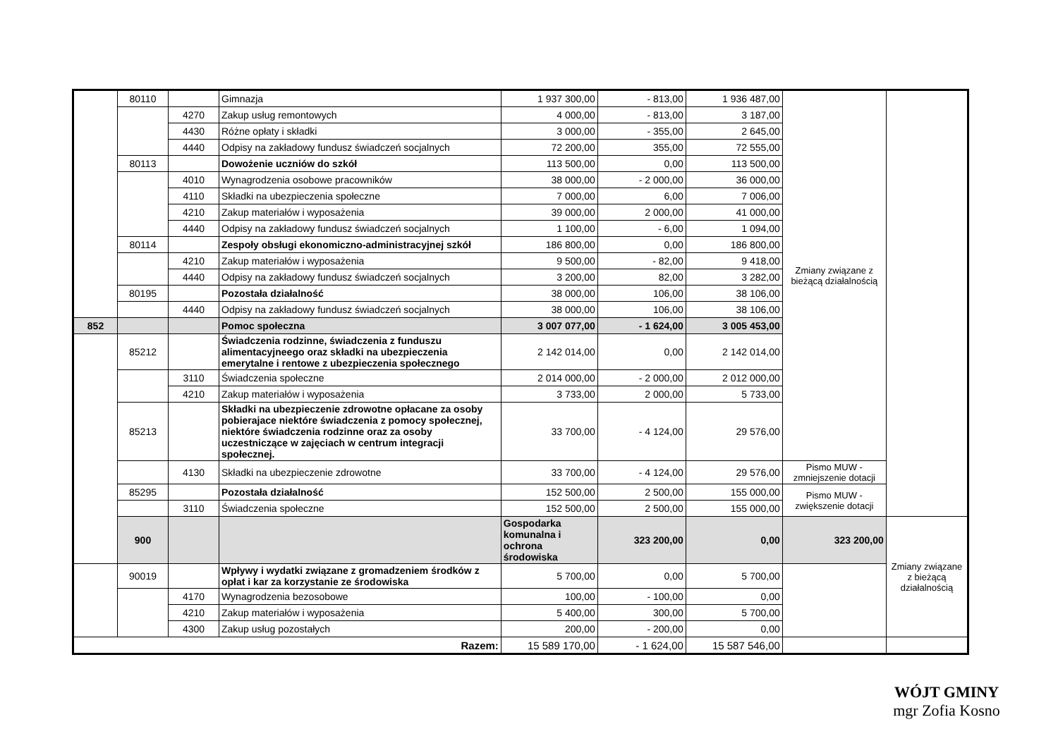| | 80110 | | Gimnazja | 1 937 300,00 | - 813,00 | 1 936 487,00 | Zmiany związane z bieżącą działalnością | |
| | | 4270 | Zakup usług remontowych | 4 000,00 | - 813,00 | 3 187,00 | | |
| | | 4430 | Różne opłaty i składki | 3 000,00 | - 355,00 | 2 645,00 | | |
| | | 4440 | Odpisy na zakładowy fundusz świadczeń socjalnych | 72 200,00 | 355,00 | 72 555,00 | | |
| | 80113 | | Dowożenie uczniów do szkół | 113 500,00 | 0,00 | 113 500,00 | | |
| | | 4010 | Wynagrodzenia osobowe pracowników | 38 000,00 | - 2 000,00 | 36 000,00 | | |
| | | 4110 | Składki na ubezpieczenia społeczne | 7 000,00 | 6,00 | 7 006,00 | | |
| | | 4210 | Zakup materiałów i wyposażenia | 39 000,00 | 2 000,00 | 41 000,00 | | |
| | | 4440 | Odpisy na zakładowy fundusz świadczeń socjalnych | 1 100,00 | - 6,00 | 1 094,00 | | |
| | 80114 | | Zespoły obsługi ekonomiczno-administracyjnej szkół | 186 800,00 | 0,00 | 186 800,00 | | |
| | | 4210 | Zakup materiałów i wyposażenia | 9 500,00 | - 82,00 | 9 418,00 | | |
| | | 4440 | Odpisy na zakładowy fundusz świadczeń socjalnych | 3 200,00 | 82,00 | 3 282,00 | | |
| | 80195 | | Pozostała działalność | 38 000,00 | 106,00 | 38 106,00 | | |
| | | 4440 | Odpisy na zakładowy fundusz świadczeń socjalnych | 38 000,00 | 106,00 | 38 106,00 | | |
| 852 | | | Pomoc społeczna | 3 007 077,00 | - 1 624,00 | 3 005 453,00 | | |
| | 85212 | | Świadczenia rodzinne, świadczenia z funduszu alimentacyjneego oraz składki na ubezpieczenia emerytalne i rentowe z ubezpieczenia społecznego | 2 142 014,00 | 0,00 | 2 142 014,00 | | |
| | | 3110 | Świadczenia społeczne | 2 014 000,00 | - 2 000,00 | 2 012 000,00 | | |
| | | 4210 | Zakup materiałów i wyposażenia | 3 733,00 | 2 000,00 | 5 733,00 | | |
| | 85213 | | Składki na ubezpieczenie zdrowotne opłacane za osoby pobierajace niektóre świadczenia z pomocy społecznej, niektóre świadczenia rodzinne oraz za osoby uczestniczące w zajęciach w centrum integracji społecznej. | 33 700,00 | - 4 124,00 | 29 576,00 | | |
| | | 4130 | Składki na ubezpieczenie zdrowotne | 33 700,00 | - 4 124,00 | 29 576,00 | Pismo MUW - zmniejszenie dotacji | |
| | 85295 | | Pozostała działalność | 152 500,00 | 2 500,00 | 155 000,00 | Pismo MUW - zwiększenie dotacji | |
| | | 3110 | Świadczenia społeczne | 152 500,00 | 2 500,00 | 155 000,00 | | |
| | 900 | | | Gospodarka komunalna i ochrona środowiska | 323 200,00 | 0,00 | 323 200,00 | Zmiany związane z bieżącą działalnością |
| | 90019 | | Wpływy i wydatki związane z gromadzeniem środków z opłat i kar za korzystanie ze środowiska | 5 700,00 | 0,00 | 5 700,00 | | |
| | | 4170 | Wynagrodzenia bezosobowe | 100,00 | - 100,00 | 0,00 | | |
| | | 4210 | Zakup materiałów i wyposażenia | 5 400,00 | 300,00 | 5 700,00 | | |
| | | 4300 | Zakup usług pozostałych | 200,00 | - 200,00 | 0,00 | | |
| Razem: | | | | 15 589 170,00 | - 1 624,00 | 15 587 546,00 | | |
WÓJT GMINY
mgr Zofia Kosno